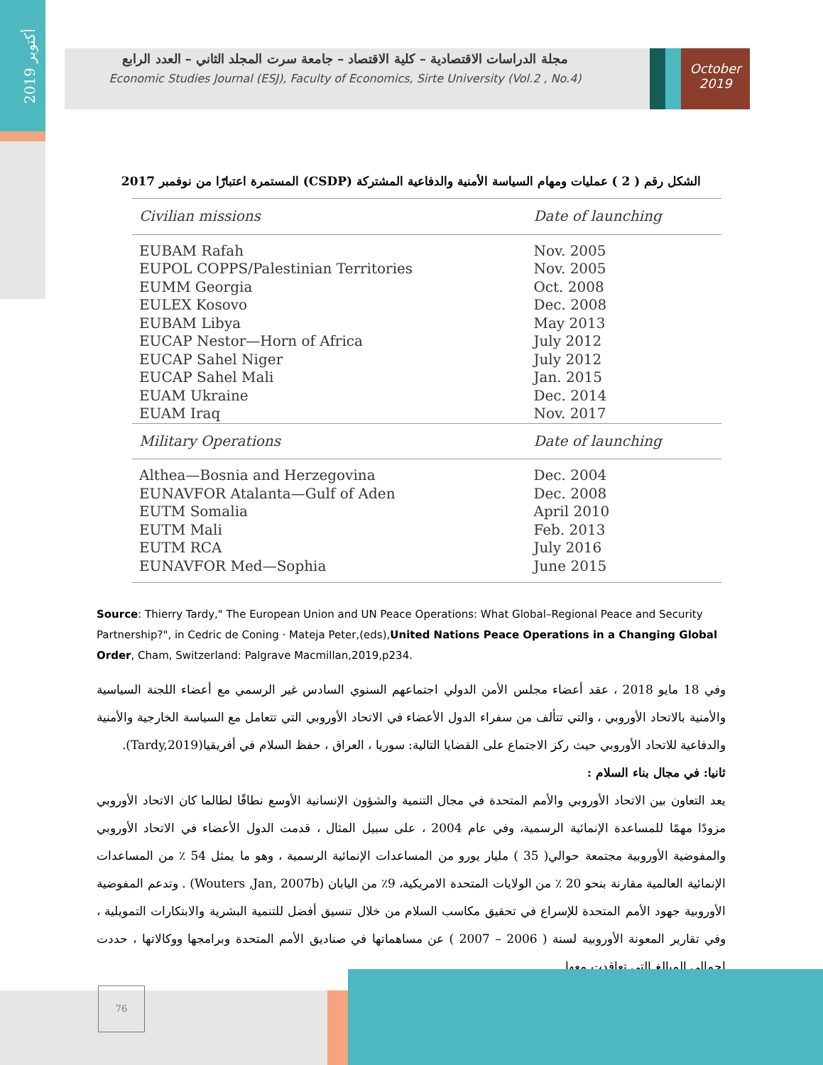أكتوبر 2019
مجلة الدراسات الاقتصادية – كلية الاقتصاد – جامعة سرت المجلد الثاني – العدد الرابع
Economic Studies Journal (ESJ), Faculty of Economics, Sirte University (Vol.2 , No.4)
October
2019
الشكل رقم ( 2 ) عمليات ومهام السياسة الأمنية والدفاعية المشتركة (CSDP) المستمرة اعتبارًا من نوفمبر 2017
| Civilian missions | Date of launching |
| --- | --- |
| EUBAM Rafah | Nov. 2005 |
| EUPOL COPPS/Palestinian Territories | Nov. 2005 |
| EUMM Georgia | Oct. 2008 |
| EULEX Kosovo | Dec. 2008 |
| EUBAM Libya | May 2013 |
| EUCAP Nestor—Horn of Africa | July 2012 |
| EUCAP Sahel Niger | July 2012 |
| EUCAP Sahel Mali | Jan. 2015 |
| EUAM Ukraine | Dec. 2014 |
| EUAM Iraq | Nov. 2017 |
| Military Operations | Date of launching |
| Althea—Bosnia and Herzegovina | Dec. 2004 |
| EUNAVFOR Atalanta—Gulf of Aden | Dec. 2008 |
| EUTM Somalia | April 2010 |
| EUTM Mali | Feb. 2013 |
| EUTM RCA | July 2016 |
| EUNAVFOR Med—Sophia | June 2015 |
Source: Thierry Tardy," The European Union and UN Peace Operations: What Global–Regional Peace and Security Partnership?", in Cedric de Coning · Mateja Peter,(eds),United Nations Peace Operations in a Changing Global Order, Cham, Switzerland: Palgrave Macmillan,2019,p234.
وفي 18 مايو 2018 ، عقد أعضاء مجلس الأمن الدولي اجتماعهم السنوي السادس غير الرسمي مع أعضاء اللجنة السياسية والأمنية بالاتحاد الأوروبي ، والتي تتألف من سفراء الدول الأعضاء في الاتحاد الأوروبي التي تتعامل مع السياسة الخارجية والأمنية والدفاعية للاتحاد الأوروبي حيث ركز الاجتماع على القضايا التالية: سوريا ، العراق ، حفظ السلام في أفريقيا(Tardy,2019).
ثانيا: في مجال بناء السلام :
يعد التعاون بين الاتحاد الأوروبي والأمم المتحدة في مجال التنمية والشؤون الإنسانية الأوسع نطاقًا لطالما كان الاتحاد الأوروبي مزودًا مهمًا للمساعدة الإنمائية الرسمية، وفي عام 2004 ، على سبيل المثال ، قدمت الدول الأعضاء في الاتحاد الأوروبي والمفوضية الأوروبية مجتمعة حوالي( 35 ) مليار يورو من المساعدات الإنمائية الرسمية ، وهو ما يمثل 54 ٪ من المساعدات الإنمائية العالمية مقارنة بنحو 20 ٪ من الولايات المتحدة الامريكية، 9٪ من اليابان (Wouters ,Jan, 2007b) . وتدعم المفوضية الأوروبية جهود الأمم المتحدة للإسراع في تحقيق مكاسب السلام من خلال تنسيق أفضل للتنمية البشرية والابتكارات التمويلية ، وفي تقارير المعونة الأوروبية لسنة ( 2006 – 2007 ) عن مساهماتها في صناديق الأمم المتحدة وبرامجها ووكالاتها ، حددت إجمالي المبالغ التي تعاقدت معها
76